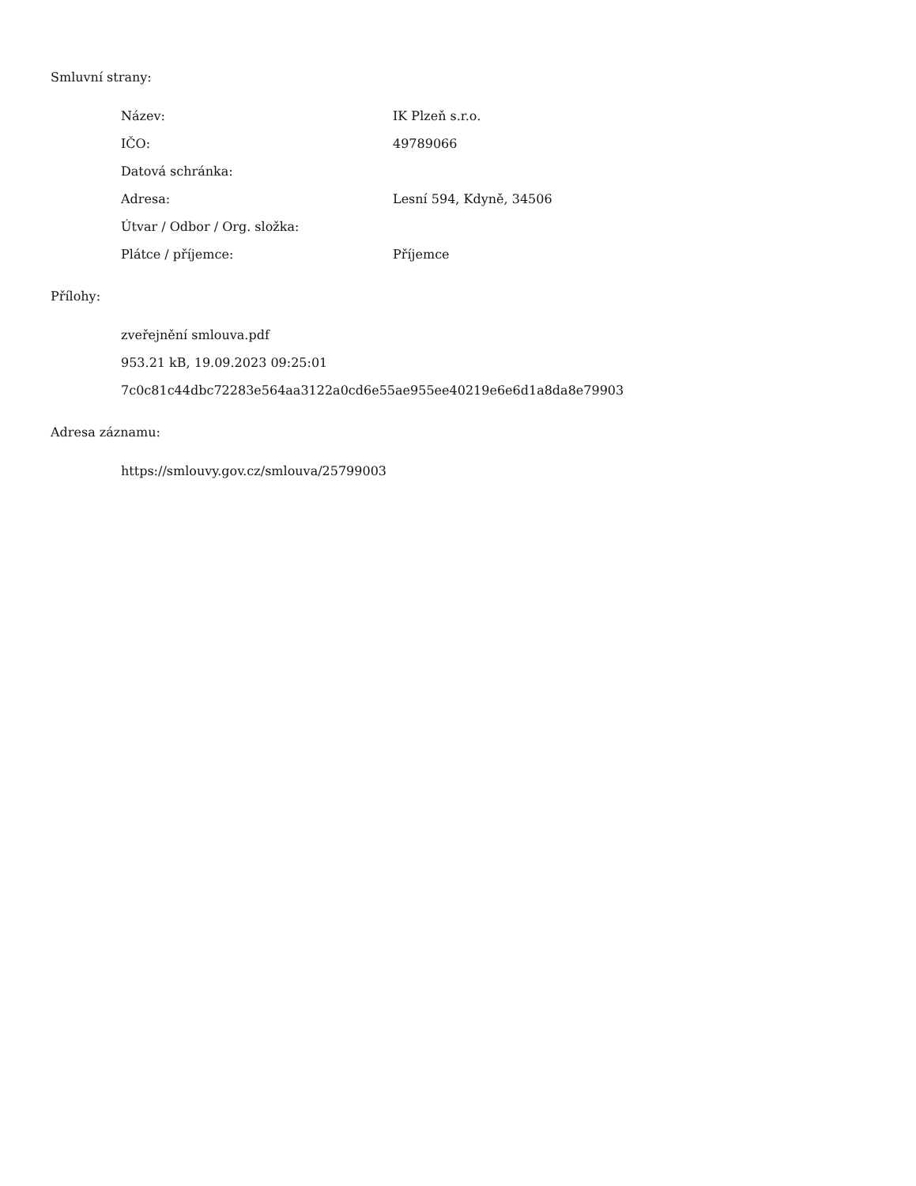Smluvní strany:
| Název: | IK Plzeň s.r.o. |
| IČO: | 49789066 |
| Datová schránka: | |
| Adresa: | Lesní 594, Kdyně, 34506 |
| Útvar / Odbor / Org. složka: | |
| Plátce / příjemce: | Příjemce |
Přílohy:
zveřejnění smlouva.pdf
953.21 kB, 19.09.2023 09:25:01
7c0c81c44dbc72283e564aa3122a0cd6e55ae955ee40219e6e6d1a8da8e79903
Adresa záznamu:
https://smlouvy.gov.cz/smlouva/25799003